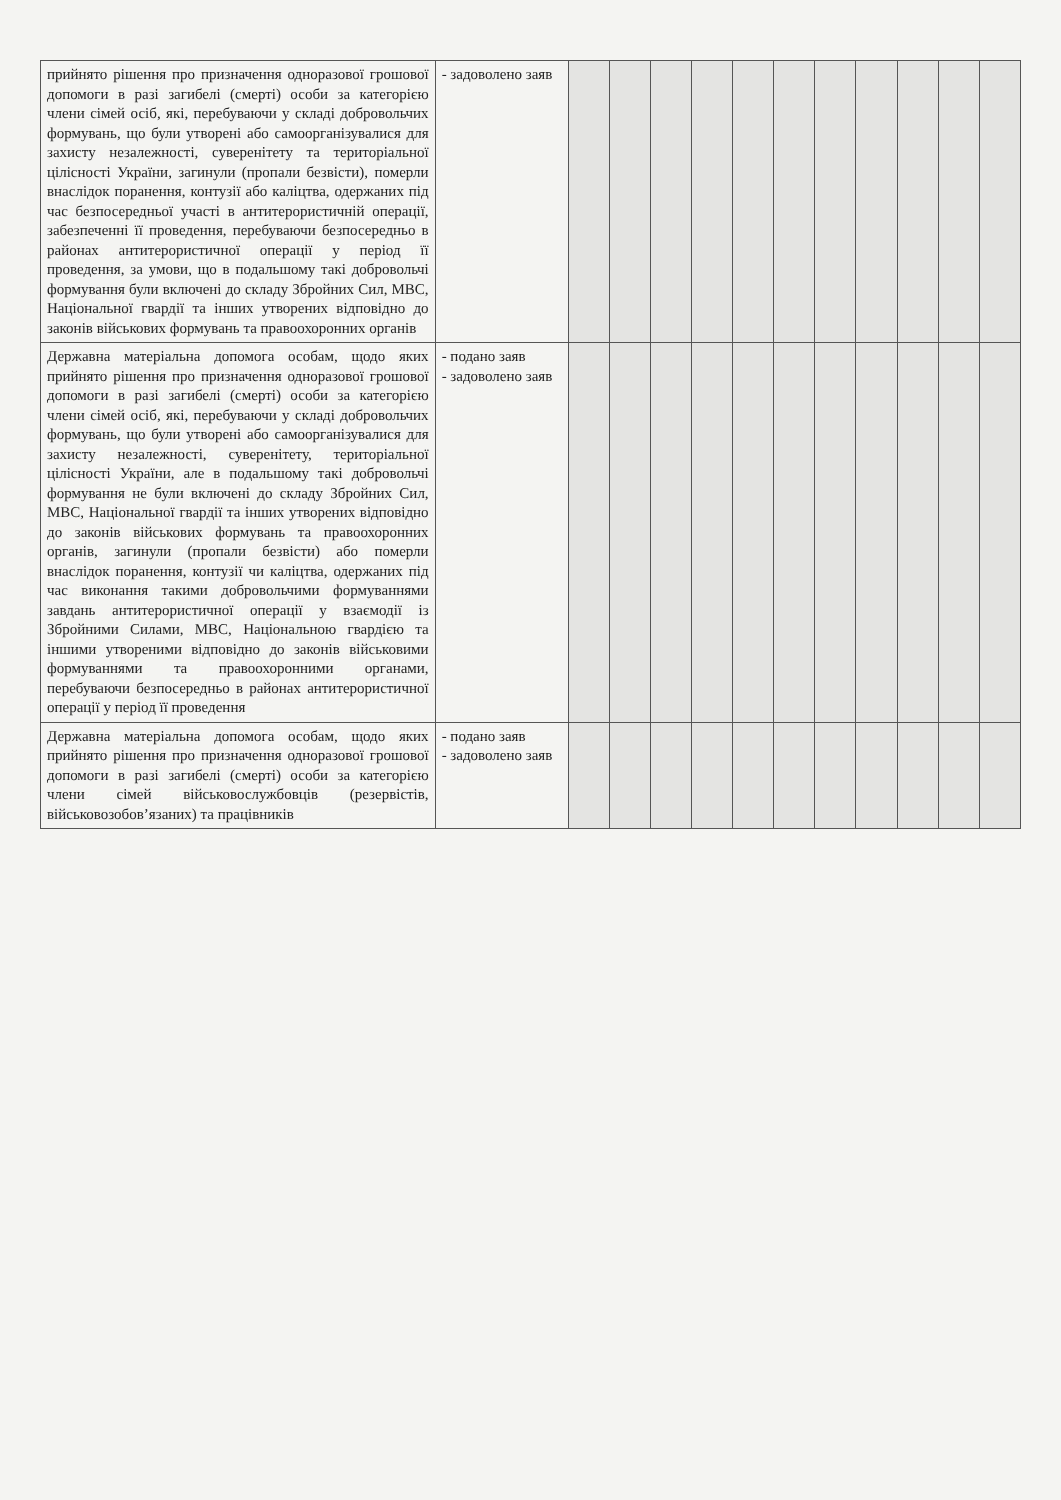| прийнято рішення про призначення одноразової грошової допомоги в разі загибелі (смерті) особи за категорією члени сімей осіб, які, перебуваючи у складі добровольчих формувань, що були утворені або самоорганізувалися для захисту незалежності, суверенітету та територіальної цілісності України, загинули (пропали безвісти), померли внаслідок поранення, контузії або каліцтва, одержаних під час безпосередньої участі в антитерористичній операції, забезпеченні її проведення, перебуваючи безпосередньо в районах антитерористичної операції у період її проведення, за умови, що в подальшому такі добровольчі формування були включені до складу Збройних Сил, МВС, Національної гвардії та інших утворених відповідно до законів військових формувань та правоохоронних органів | - задоволено заяв | | | | | | | | | | | |
| Державна матеріальна допомога особам, щодо яких прийнято рішення про призначення одноразової грошової допомоги в разі загибелі (смерті) особи за категорією члени сімей осіб, які, перебуваючи у складі добровольчих формувань, що були утворені або самоорганізувалися для захисту незалежності, суверенітету, територіальної цілісності України, але в подальшому такі добровольчі формування не були включені до складу Збройних Сил, МВС, Національної гвардії та інших утворених відповідно до законів військових формувань та правоохоронних органів, загинули (пропали безвісти) або померли внаслідок поранення, контузії чи каліцтва, одержаних під час виконання такими добровольчими формуваннями завдань антитерористичної операції у взаємодії із Збройними Силами, МВС, Національною гвардією та іншими утвореними відповідно до законів військовими формуваннями та правоохоронними органами, перебуваючи безпосередньо в районах антитерористичної операції у період її проведення | - подано заяв - задоволено заяв | | | | | | | | | | | |
| Державна матеріальна допомога особам, щодо яких прийнято рішення про призначення одноразової грошової допомоги в разі загибелі (смерті) особи за категорією члени сімей військовослужбовців (резервістів, військовозобов’язаних) та працівників | - подано заяв - задоволено заяв | | | | | | | | | | | |